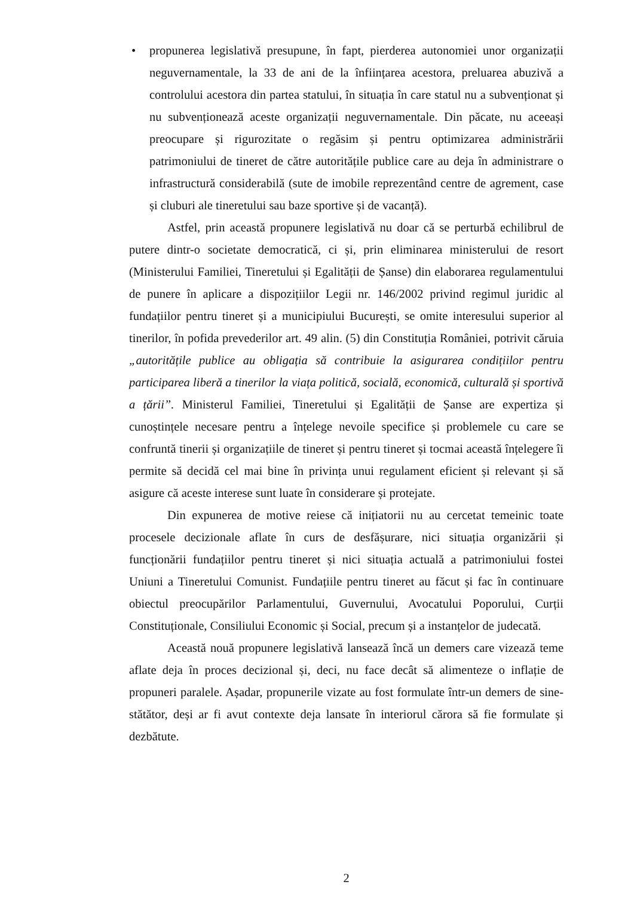• propunerea legislativă presupune, în fapt, pierderea autonomiei unor organizații neguvernamentale, la 33 de ani de la înființarea acestora, preluarea abuzivă a controlului acestora din partea statului, în situația în care statul nu a subvenționat și nu subvenționează aceste organizații neguvernamentale. Din păcate, nu aceeași preocupare și rigurozitate o regăsim și pentru optimizarea administrării patrimoniului de tineret de către autoritățile publice care au deja în administrare o infrastructură considerabilă (sute de imobile reprezentând centre de agrement, case și cluburi ale tineretului sau baze sportive și de vacanță).
Astfel, prin această propunere legislativă nu doar că se perturbă echilibrul de putere dintr-o societate democratică, ci și, prin eliminarea ministerului de resort (Ministerului Familiei, Tineretului și Egalității de Șanse) din elaborarea regulamentului de punere în aplicare a dispozițiilor Legii nr. 146/2002 privind regimul juridic al fundațiilor pentru tineret și a municipiului București, se omite interesului superior al tinerilor, în pofida prevederilor art. 49 alin. (5) din Constituția României, potrivit căruia „autoritățile publice au obligația să contribuie la asigurarea condițiilor pentru participarea liberă a tinerilor la viața politică, socială, economică, culturală și sportivă a țării”. Ministerul Familiei, Tineretului și Egalității de Șanse are expertiza și cunoștințele necesare pentru a înțelege nevoile specifice și problemele cu care se confruntă tinerii și organizațiile de tineret și pentru tineret și tocmai această înțelegere îi permite să decidă cel mai bine în privința unui regulament eficient și relevant și să asigure că aceste interese sunt luate în considerare și protejate.
Din expunerea de motive reiese că inițiatorii nu au cercetat temeinic toate procesele decizionale aflate în curs de desfășurare, nici situația organizării și funcționării fundațiilor pentru tineret și nici situația actuală a patrimoniului fostei Uniuni a Tineretului Comunist. Fundațiile pentru tineret au făcut și fac în continuare obiectul preocupărilor Parlamentului, Guvernului, Avocatului Poporului, Curții Constituționale, Consiliului Economic și Social, precum și a instanțelor de judecată.
Această nouă propunere legislativă lansează încă un demers care vizează teme aflate deja în proces decizional și, deci, nu face decât să alimenteze o inflație de propuneri paralele. Așadar, propunerile vizate au fost formulate într-un demers de sine-stătător, deși ar fi avut contexte deja lansate în interiorul cărora să fie formulate și dezbătute.
2